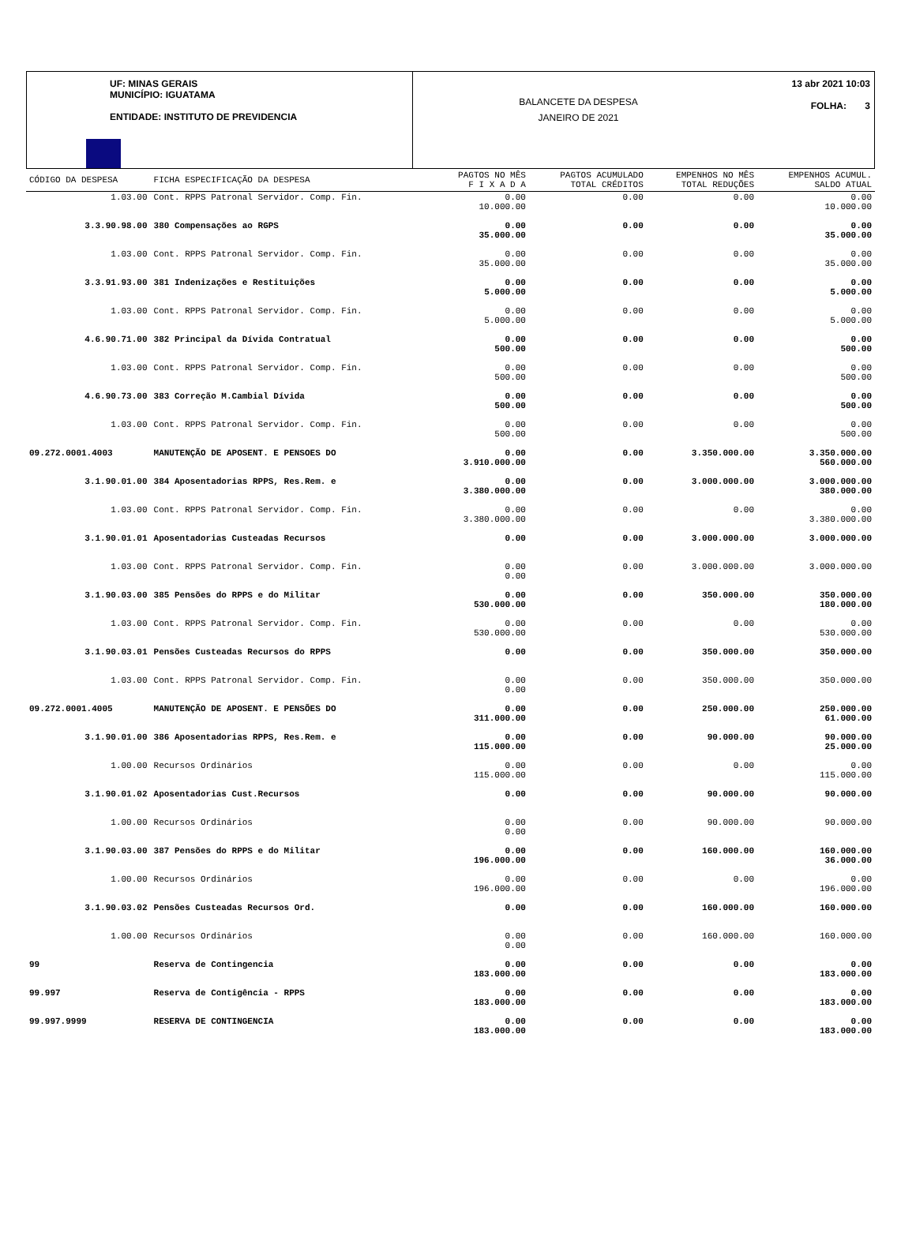UF: MINAS GERAIS
MUNICÍPIO: IGUATAMA
ENTIDADE: INSTITUTO DE PREVIDENCIA
BALANCETE DA DESPESA
JANEIRO DE 2021
13 abr 2021 10:03
FOLHA: 3
| CÓDIGO DA DESPESA | FICHA ESPECIFICAÇÃO DA DESPESA | PAGTOS NO MÊS F I X A D A | PAGTOS ACUMULADO TOTAL CRÉDITOS | EMPENHOS NO MÊS TOTAL REDUÇÕES | EMPENHOS ACUMUL. SALDO ATUAL |
| --- | --- | --- | --- | --- | --- |
| 1.03.00 | Cont. RPPS Patronal Servidor. Comp. Fin. | 0.00 10.000.00 | 0.00 | 0.00 | 0.00 10.000.00 |
| 3.3.90.98.00 | 380 Compensações ao RGPS | 0.00 35.000.00 | 0.00 | 0.00 | 0.00 35.000.00 |
| 1.03.00 | Cont. RPPS Patronal Servidor. Comp. Fin. | 0.00 35.000.00 | 0.00 | 0.00 | 0.00 35.000.00 |
| 3.3.91.93.00 | 381 Indenizações e Restituições | 0.00 5.000.00 | 0.00 | 0.00 | 0.00 5.000.00 |
| 1.03.00 | Cont. RPPS Patronal Servidor. Comp. Fin. | 0.00 5.000.00 | 0.00 | 0.00 | 0.00 5.000.00 |
| 4.6.90.71.00 | 382 Principal da Dívida Contratual | 0.00 500.00 | 0.00 | 0.00 | 0.00 500.00 |
| 1.03.00 | Cont. RPPS Patronal Servidor. Comp. Fin. | 0.00 500.00 | 0.00 | 0.00 | 0.00 500.00 |
| 4.6.90.73.00 | 383 Correção M.Cambial Dívida | 0.00 500.00 | 0.00 | 0.00 | 0.00 500.00 |
| 1.03.00 | Cont. RPPS Patronal Servidor. Comp. Fin. | 0.00 500.00 | 0.00 | 0.00 | 0.00 500.00 |
| 09.272.0001.4003 | MANUTENÇÃO DE APOSENT. E PENSOES DO | 0.00 3.910.000.00 | 0.00 | 3.350.000.00 | 3.350.000.00 560.000.00 |
| 3.1.90.01.00 | 384 Aposentadorias RPPS, Res.Rem. e | 0.00 3.380.000.00 | 0.00 | 3.000.000.00 | 3.000.000.00 380.000.00 |
| 1.03.00 | Cont. RPPS Patronal Servidor. Comp. Fin. | 0.00 3.380.000.00 | 0.00 | 0.00 | 0.00 3.380.000.00 |
| 3.1.90.01.01 | Aposentadorias Custeadas Recursos | 0.00 | 0.00 | 3.000.000.00 | 3.000.000.00 |
| 1.03.00 | Cont. RPPS Patronal Servidor. Comp. Fin. | 0.00 0.00 | 0.00 | 3.000.000.00 | 3.000.000.00 |
| 3.1.90.03.00 | 385 Pensões do RPPS e do Militar | 0.00 530.000.00 | 0.00 | 350.000.00 | 350.000.00 180.000.00 |
| 1.03.00 | Cont. RPPS Patronal Servidor. Comp. Fin. | 0.00 530.000.00 | 0.00 | 0.00 | 0.00 530.000.00 |
| 3.1.90.03.01 | Pensões Custeadas Recursos do RPPS | 0.00 | 0.00 | 350.000.00 | 350.000.00 |
| 1.03.00 | Cont. RPPS Patronal Servidor. Comp. Fin. | 0.00 0.00 | 0.00 | 350.000.00 | 350.000.00 |
| 09.272.0001.4005 | MANUTENÇÃO DE APOSENT. E PENSÕES DO | 0.00 311.000.00 | 0.00 | 250.000.00 | 250.000.00 61.000.00 |
| 3.1.90.01.00 | 386 Aposentadorias RPPS, Res.Rem. e | 0.00 115.000.00 | 0.00 | 90.000.00 | 90.000.00 25.000.00 |
| 1.00.00 | Recursos Ordinários | 0.00 115.000.00 | 0.00 | 0.00 | 0.00 115.000.00 |
| 3.1.90.01.02 | Aposentadorias Cust.Recursos | 0.00 | 0.00 | 90.000.00 | 90.000.00 |
| 1.00.00 | Recursos Ordinários | 0.00 0.00 | 0.00 | 90.000.00 | 90.000.00 |
| 3.1.90.03.00 | 387 Pensões do RPPS e do Militar | 0.00 196.000.00 | 0.00 | 160.000.00 | 160.000.00 36.000.00 |
| 1.00.00 | Recursos Ordinários | 0.00 196.000.00 | 0.00 | 0.00 | 0.00 196.000.00 |
| 3.1.90.03.02 | Pensões Custeadas Recursos Ord. | 0.00 | 0.00 | 160.000.00 | 160.000.00 |
| 1.00.00 | Recursos Ordinários | 0.00 0.00 | 0.00 | 160.000.00 | 160.000.00 |
| 99 | Reserva de Contingencia | 0.00 183.000.00 | 0.00 | 0.00 | 0.00 183.000.00 |
| 99.997 | Reserva de Contigência - RPPS | 0.00 183.000.00 | 0.00 | 0.00 | 0.00 183.000.00 |
| 99.997.9999 | RESERVA DE CONTINGENCIA | 0.00 183.000.00 | 0.00 | 0.00 | 0.00 183.000.00 |